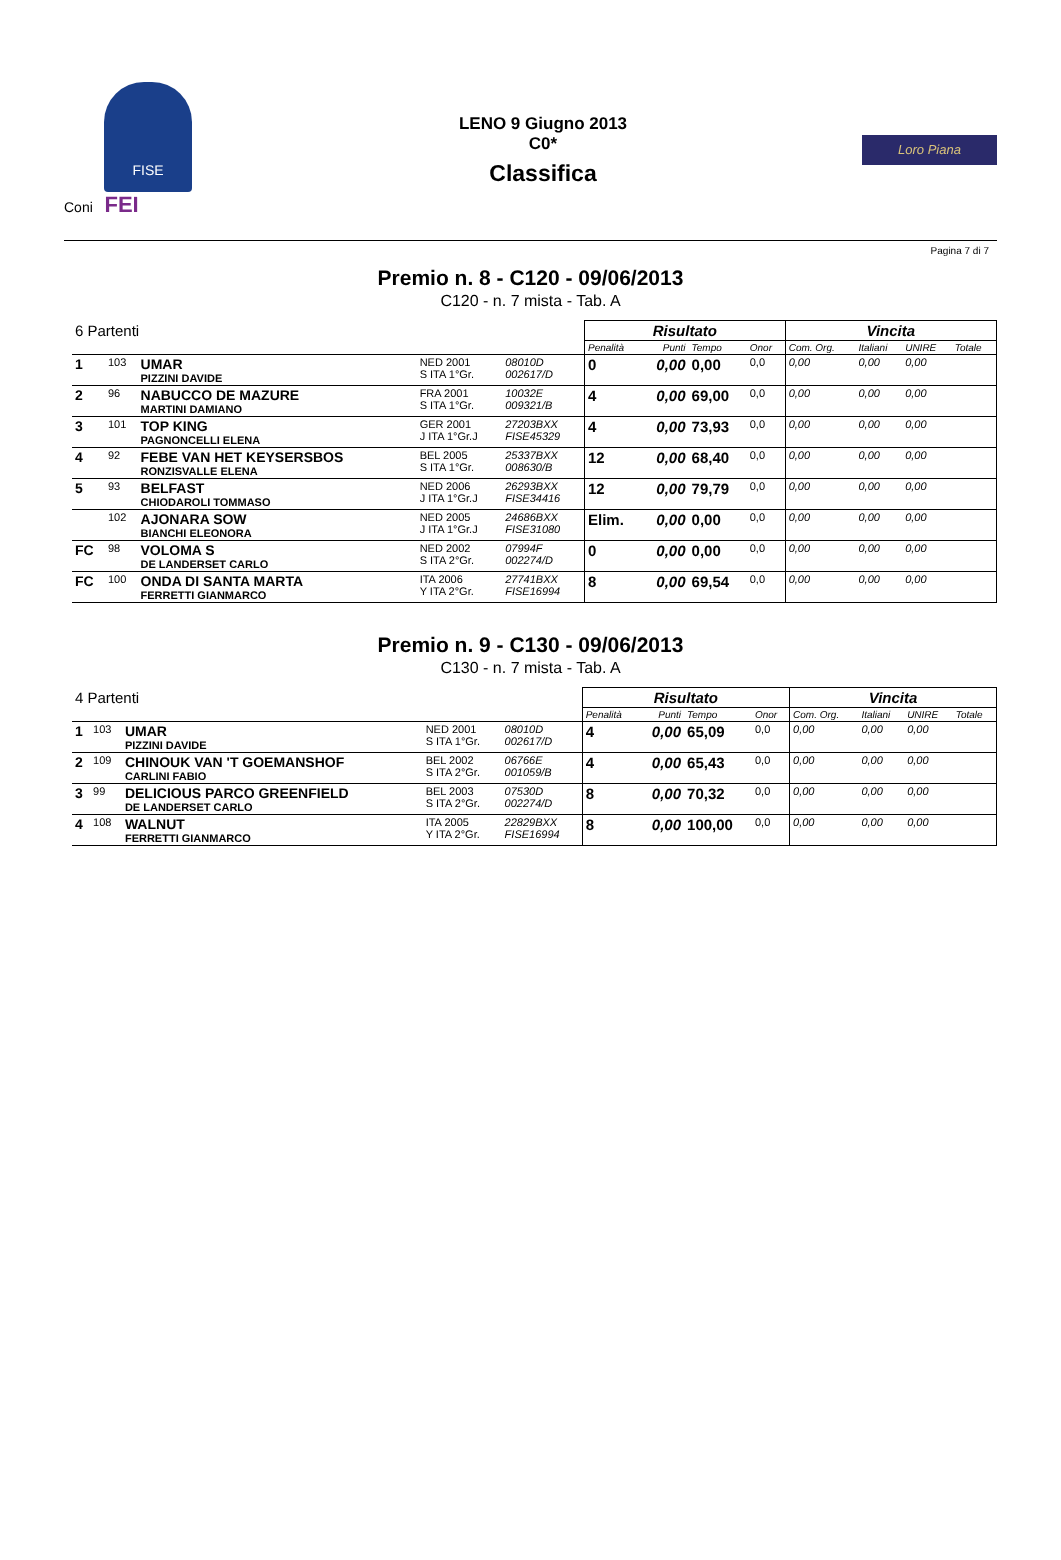FISE
Coni FEI
LENO 9 Giugno 2013
C0*
Classifica
Loro Piana
Pagina 7 di 7
Premio n. 8 - C120 - 09/06/2013
C120 - n. 7 mista - Tab. A
| 6 Partenti | | | | | Risultato | | | | Vincita | | | |
| | | | | | Penalità | Punti | Tempo | Onor | Com. Org. | Italiani | UNIRE | Totale |
| 1 | 103 | UMAR PIZZINI DAVIDE | NED 2001 S ITA 1°Gr. | 08010D 002617/D | 0 | 0,00 | 0,00 | 0,0 | 0,00 | 0,00 | 0,00 | |
| 2 | 96 | NABUCCO DE MAZURE MARTINI DAMIANO | FRA 2001 S ITA 1°Gr. | 10032E 009321/B | 4 | 0,00 | 69,00 | 0,0 | 0,00 | 0,00 | 0,00 | |
| 3 | 101 | TOP KING PAGNONCELLI ELENA | GER 2001 J ITA 1°Gr.J | 27203BXX FISE45329 | 4 | 0,00 | 73,93 | 0,0 | 0,00 | 0,00 | 0,00 | |
| 4 | 92 | FEBE VAN HET KEYSERSBOS RONZISVALLE ELENA | BEL 2005 S ITA 1°Gr. | 25337BXX 008630/B | 12 | 0,00 | 68,40 | 0,0 | 0,00 | 0,00 | 0,00 | |
| 5 | 93 | BELFAST CHIODAROLI TOMMASO | NED 2006 J ITA 1°Gr.J | 26293BXX FISE34416 | 12 | 0,00 | 79,79 | 0,0 | 0,00 | 0,00 | 0,00 | |
| | 102 | AJONARA SOW BIANCHI ELEONORA | NED 2005 J ITA 1°Gr.J | 24686BXX FISE31080 | Elim. | 0,00 | 0,00 | 0,0 | 0,00 | 0,00 | 0,00 | |
| FC | 98 | VOLOMA S DE LANDERSET CARLO | NED 2002 S ITA 2°Gr. | 07994F 002274/D | 0 | 0,00 | 0,00 | 0,0 | 0,00 | 0,00 | 0,00 | |
| FC | 100 | ONDA DI SANTA MARTA FERRETTI GIANMARCO | ITA 2006 Y ITA 2°Gr. | 27741BXX FISE16994 | 8 | 0,00 | 69,54 | 0,0 | 0,00 | 0,00 | 0,00 | |
Premio n. 9 - C130 - 09/06/2013
C130 - n. 7 mista - Tab. A
| 4 Partenti | | | | | Risultato | | | | Vincita | | | |
| | | | | | Penalità | Punti | Tempo | Onor | Com. Org. | Italiani | UNIRE | Totale |
| 1 | 103 | UMAR PIZZINI DAVIDE | NED 2001 S ITA 1°Gr. | 08010D 002617/D | 4 | 0,00 | 65,09 | 0,0 | 0,00 | 0,00 | 0,00 | |
| 2 | 109 | CHINOUK VAN 'T GOEMANSHOF CARLINI FABIO | BEL 2002 S ITA 2°Gr. | 06766E 001059/B | 4 | 0,00 | 65,43 | 0,0 | 0,00 | 0,00 | 0,00 | |
| 3 | 99 | DELICIOUS PARCO GREENFIELD DE LANDERSET CARLO | BEL 2003 S ITA 2°Gr. | 07530D 002274/D | 8 | 0,00 | 70,32 | 0,0 | 0,00 | 0,00 | 0,00 | |
| 4 | 108 | WALNUT FERRETTI GIANMARCO | ITA 2005 Y ITA 2°Gr. | 22829BXX FISE16994 | 8 | 0,00 | 100,00 | 0,0 | 0,00 | 0,00 | 0,00 | |